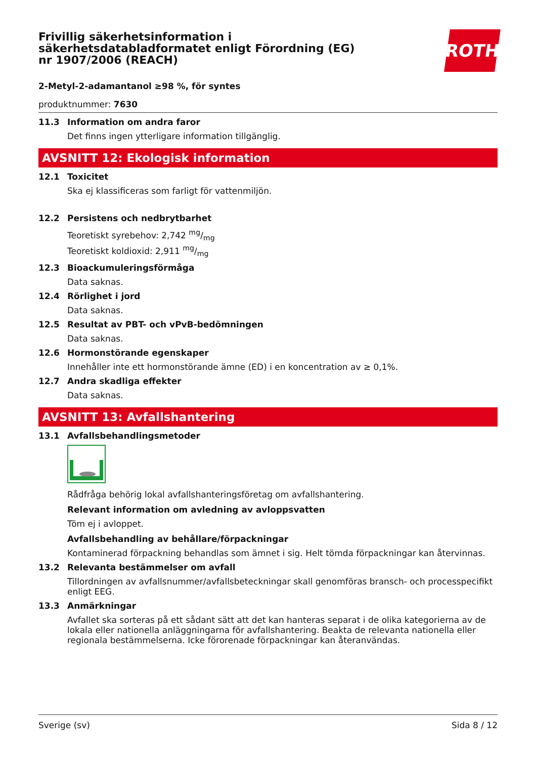Frivillig säkerhetsinformation i säkerhetsdatabladformatet enligt Förordning (EG) nr 1907/2006 (REACH)
ROTH
2-Metyl-2-adamantanol ≥98 %, för syntes
produktnummer: 7630
11.3 Information om andra faror
Det finns ingen ytterligare information tillgänglig.
AVSNITT 12: Ekologisk information
12.1 Toxicitet
Ska ej klassificeras som farligt för vattenmiljön.
12.2 Persistens och nedbrytbarhet
Teoretiskt syrebehov: 2,742 mg/mg
Teoretiskt koldioxid: 2,911 mg/mg
12.3 Bioackumuleringsförmåga
Data saknas.
12.4 Rörlighet i jord
Data saknas.
12.5 Resultat av PBT- och vPvB-bedömningen
Data saknas.
12.6 Hormonstörande egenskaper
Innehåller inte ett hormonstörande ämne (ED) i en koncentration av ≥ 0,1%.
12.7 Andra skadliga effekter
Data saknas.
AVSNITT 13: Avfallshantering
13.1 Avfallsbehandlingsmetoder
Rådfråga behörig lokal avfallshanteringsföretag om avfallshantering.
Relevant information om avledning av avloppsvatten
Töm ej i avloppet.
Avfallsbehandling av behållare/förpackningar
Kontaminerad förpackning behandlas som ämnet i sig. Helt tömda förpackningar kan återvinnas.
13.2 Relevanta bestämmelser om avfall
Tillordningen av avfallsnummer/avfallsbeteckningar skall genomföras bransch- och processpecifikt enligt EEG.
13.3 Anmärkningar
Avfallet ska sorteras på ett sådant sätt att det kan hanteras separat i de olika kategorierna av de lokala eller nationella anläggningarna för avfallshantering. Beakta de relevanta nationella eller regionala bestämmelserna. Icke förorenade förpackningar kan återanvändas.
Sverige (sv) Sida 8 / 12